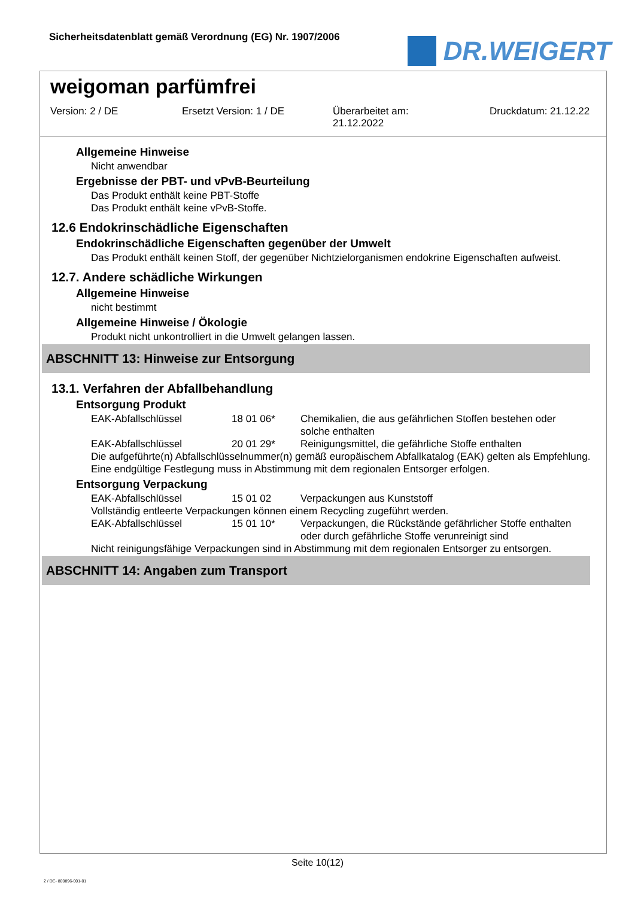Sicherheitsdatenblatt gemäß Verordnung (EG) Nr. 1907/2006
DR.WEIGERT
weigoman parfümfrei
Version: 2 / DE Ersetzt Version: 1 / DE Überarbeitet am:
21.12.2022
Druckdatum: 21.12.22
Allgemeine Hinweise
Nicht anwendbar
Ergebnisse der PBT- und vPvB-Beurteilung
Das Produkt enthält keine PBT-Stoffe
Das Produkt enthält keine vPvB-Stoffe.
12.6 Endokrinschädliche Eigenschaften
Endokrinschädliche Eigenschaften gegenüber der Umwelt
Das Produkt enthält keinen Stoff, der gegenüber Nichtzielorganismen endokrine Eigenschaften aufweist.
12.7. Andere schädliche Wirkungen
Allgemeine Hinweise
nicht bestimmt
Allgemeine Hinweise / Ökologie
Produkt nicht unkontrolliert in die Umwelt gelangen lassen.
ABSCHNITT 13: Hinweise zur Entsorgung
13.1. Verfahren der Abfallbehandlung
Entsorgung Produkt
| EAK-Abfallschlüssel | 18 01 06* | Chemikalien, die aus gefährlichen Stoffen bestehen oder solche enthalten |
| EAK-Abfallschlüssel | 20 01 29* | Reinigungsmittel, die gefährliche Stoffe enthalten |
Die aufgeführte(n) Abfallschlüsselnummer(n) gemäß europäischem Abfallkatalog (EAK) gelten als Empfehlung. Eine endgültige Festlegung muss in Abstimmung mit dem regionalen Entsorger erfolgen.
Entsorgung Verpackung
| EAK-Abfallschlüssel | 15 01 02 | Verpackungen aus Kunststoff |
Vollständig entleerte Verpackungen können einem Recycling zugeführt werden.
| EAK-Abfallschlüssel | 15 01 10* | Verpackungen, die Rückstände gefährlicher Stoffe enthalten oder durch gefährliche Stoffe verunreinigt sind |
Nicht reinigungsfähige Verpackungen sind in Abstimmung mit dem regionalen Entsorger zu entsorgen.
ABSCHNITT 14: Angaben zum Transport
Seite 10(12)
2 / DE- 800896-001-01